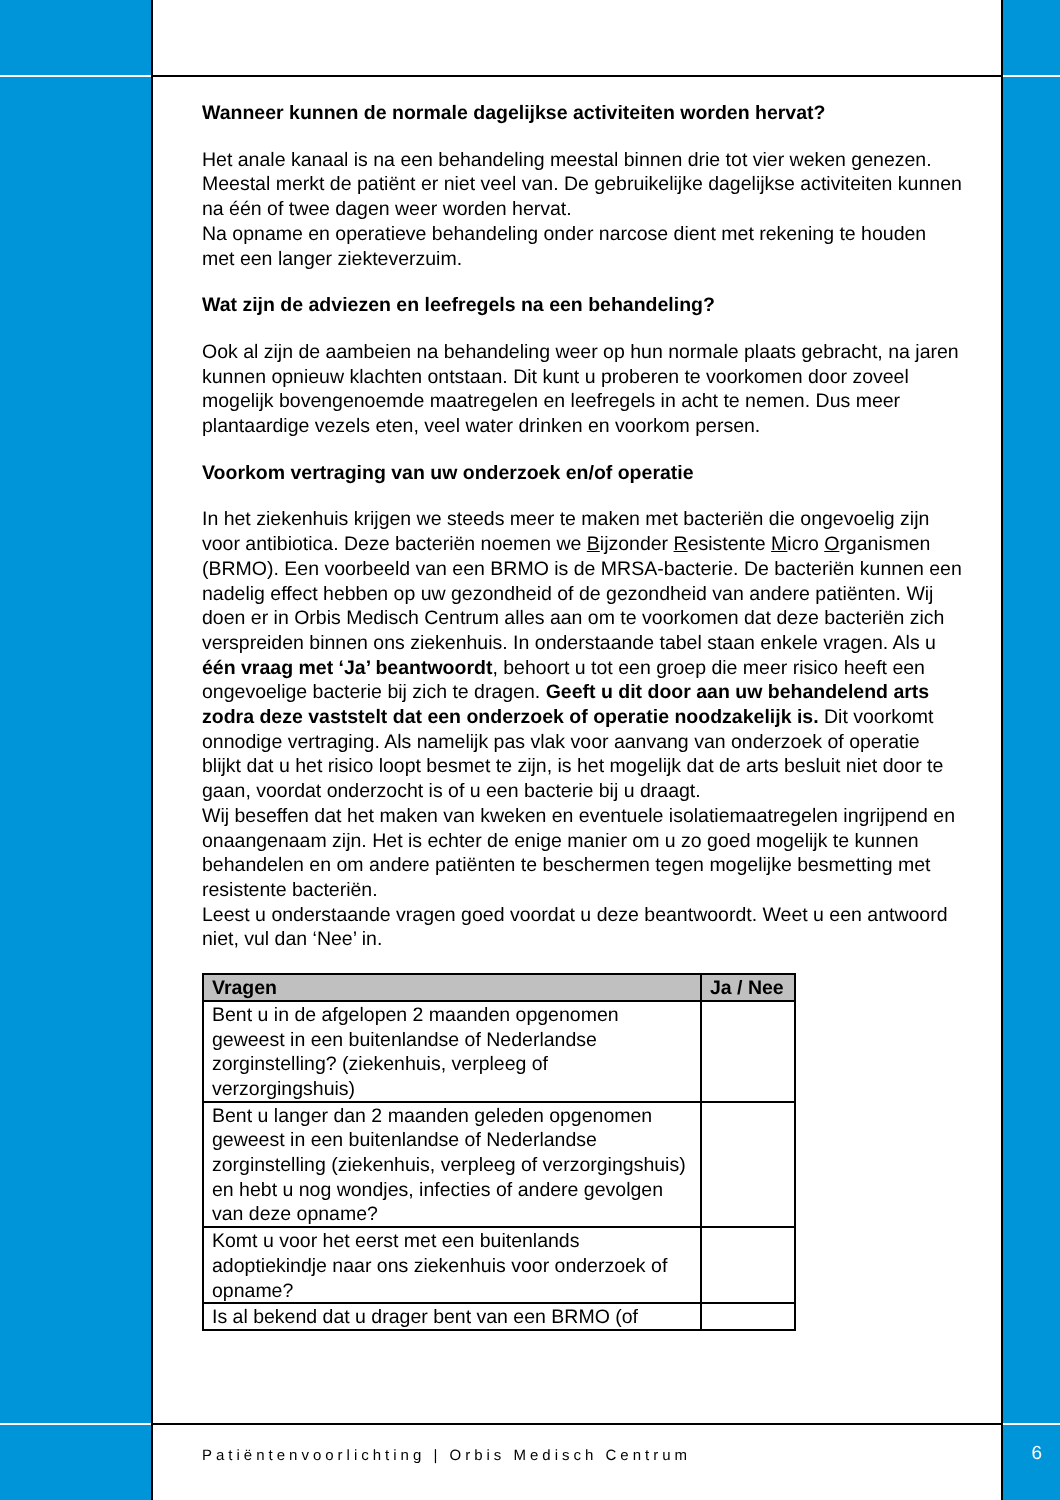Wanneer kunnen de normale dagelijkse activiteiten worden hervat?
Het anale kanaal is na een behandeling meestal binnen drie tot vier weken genezen. Meestal merkt de patiënt er niet veel van. De gebruikelijke dagelijkse activiteiten kunnen na één of twee dagen weer worden hervat.
Na opname en operatieve behandeling onder narcose dient met rekening te houden met een langer ziekteverzuim.
Wat zijn de adviezen en leefregels na een behandeling?
Ook al zijn de aambeien na behandeling weer op hun normale plaats gebracht, na jaren kunnen opnieuw klachten ontstaan. Dit kunt u proberen te voorkomen door zoveel mogelijk bovengenoemde maatregelen en leefregels in acht te nemen. Dus meer plantaardige vezels eten, veel water drinken en voorkom persen.
Voorkom vertraging van uw onderzoek en/of operatie
In het ziekenhuis krijgen we steeds meer te maken met bacteriën die ongevoelig zijn voor antibiotica. Deze bacteriën noemen we Bijzonder Resistente Micro Organismen (BRMO). Een voorbeeld van een BRMO is de MRSA-bacterie. De bacteriën kunnen een nadelig effect hebben op uw gezondheid of de gezondheid van andere patiënten. Wij doen er in Orbis Medisch Centrum alles aan om te voorkomen dat deze bacteriën zich verspreiden binnen ons ziekenhuis. In onderstaande tabel staan enkele vragen. Als u één vraag met ‘Ja’ beantwoordt, behoort u tot een groep die meer risico heeft een ongevoelige bacterie bij zich te dragen. Geeft u dit door aan uw behandelend arts zodra deze vaststelt dat een onderzoek of operatie noodzakelijk is. Dit voorkomt onnodige vertraging. Als namelijk pas vlak voor aanvang van onderzoek of operatie blijkt dat u het risico loopt besmet te zijn, is het mogelijk dat de arts besluit niet door te gaan, voordat onderzocht is of u een bacterie bij u draagt.
Wij beseffen dat het maken van kweken en eventuele isolatiemaatregelen ingrijpend en onaangenaam zijn. Het is echter de enige manier om u zo goed mogelijk te kunnen behandelen en om andere patiënten te beschermen tegen mogelijke besmetting met resistente bacteriën.
Leest u onderstaande vragen goed voordat u deze beantwoordt. Weet u een antwoord niet, vul dan ‘Nee’ in.
| Vragen | Ja / Nee |
| --- | --- |
| Bent u in de afgelopen 2 maanden opgenomen geweest in een buitenlandse of Nederlandse zorginstelling? (ziekenhuis, verpleeg of verzorgingshuis) | |
| Bent u langer dan 2 maanden geleden opgenomen geweest in een buitenlandse of Nederlandse zorginstelling (ziekenhuis, verpleeg of verzorgingshuis) en hebt u nog wondjes, infecties of andere gevolgen van deze opname? | |
| Komt u voor het eerst met een buitenlands adoptiekindje naar ons ziekenhuis voor onderzoek of opname? | |
| Is al bekend dat u drager bent van een BRMO (of | |
Patiëntenvoorlichting | Orbis Medisch Centrum
6